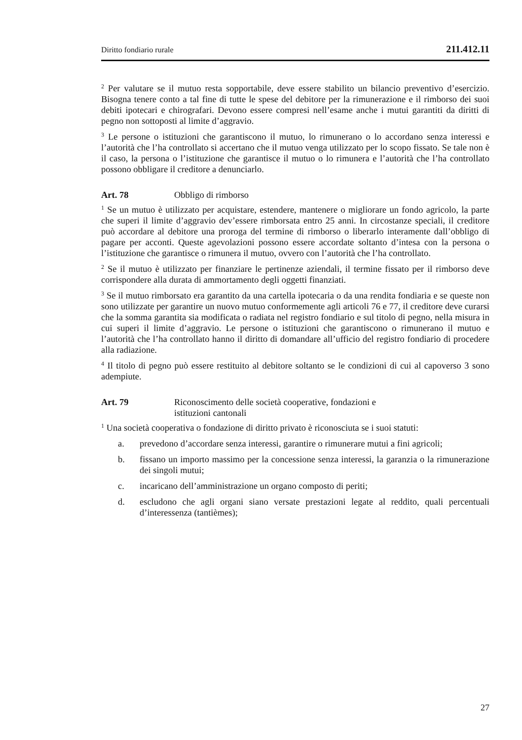Diritto fondiario rurale 211.412.11
<sup>2</sup> Per valutare se il mutuo resta sopportabile, deve essere stabilito un bilancio preventivo d’esercizio. Bisogna tenere conto a tal fine di tutte le spese del debitore per la rimunerazione e il rimborso dei suoi debiti ipotecari e chirografari. Devono essere compresi nell’esame anche i mutui garantiti da diritti di pegno non sottoposti al limite d’aggravio.
<sup>3</sup> Le persone o istituzioni che garantiscono il mutuo, lo rimunerano o lo accordano senza interessi e l’autorità che l’ha controllato si accertano che il mutuo venga utilizzato per lo scopo fissato. Se tale non è il caso, la persona o l’istituzione che garantisce il mutuo o lo rimunera e l’autorità che l’ha controllato possono obbligare il creditore a denunciarlo.
Art. 78 Obbligo di rimborso
<sup>1</sup> Se un mutuo è utilizzato per acquistare, estendere, mantenere o migliorare un fondo agricolo, la parte che superi il limite d’aggravio dev’essere rimborsata entro 25 anni. In circostanze speciali, il creditore può accordare al debitore una proroga del termine di rimborso o liberarlo interamente dall’obbligo di pagare per acconti. Queste agevolazioni possono essere accordate soltanto d’intesa con la persona o l’istituzione che garantisce o rimunera il mutuo, ovvero con l’autorità che l’ha controllato.
<sup>2</sup> Se il mutuo è utilizzato per finanziare le pertinenze aziendali, il termine fissato per il rimborso deve corrispondere alla durata di ammortamento degli oggetti finanziati.
<sup>3</sup> Se il mutuo rimborsato era garantito da una cartella ipotecaria o da una rendita fondiaria e se queste non sono utilizzate per garantire un nuovo mutuo conformemente agli articoli 76 e 77, il creditore deve curarsi che la somma garantita sia modificata o radiata nel registro fondiario e sul titolo di pegno, nella misura in cui superi il limite d’aggravio. Le persone o istituzioni che garantiscono o rimunerano il mutuo e l’autorità che l’ha controllato hanno il diritto di domandare all’ufficio del registro fondiario di procedere alla radiazione.
<sup>4</sup> Il titolo di pegno può essere restituito al debitore soltanto se le condizioni di cui al capoverso 3 sono adempiute.
Art. 79 Riconoscimento delle società cooperative, fondazioni e
istituzioni cantonali
<sup>1</sup> Una società cooperativa o fondazione di diritto privato è riconosciuta se i suoi statuti:
a. prevedono d’accordare senza interessi, garantire o rimunerare mutui a fini agricoli;
b. fissano un importo massimo per la concessione senza interessi, la garanzia o la rimunerazione dei singoli mutui;
c. incaricano dell’amministrazione un organo composto di periti;
d. escludono che agli organi siano versate prestazioni legate al reddito, quali percentuali d’interessenza (tantièmes);
27